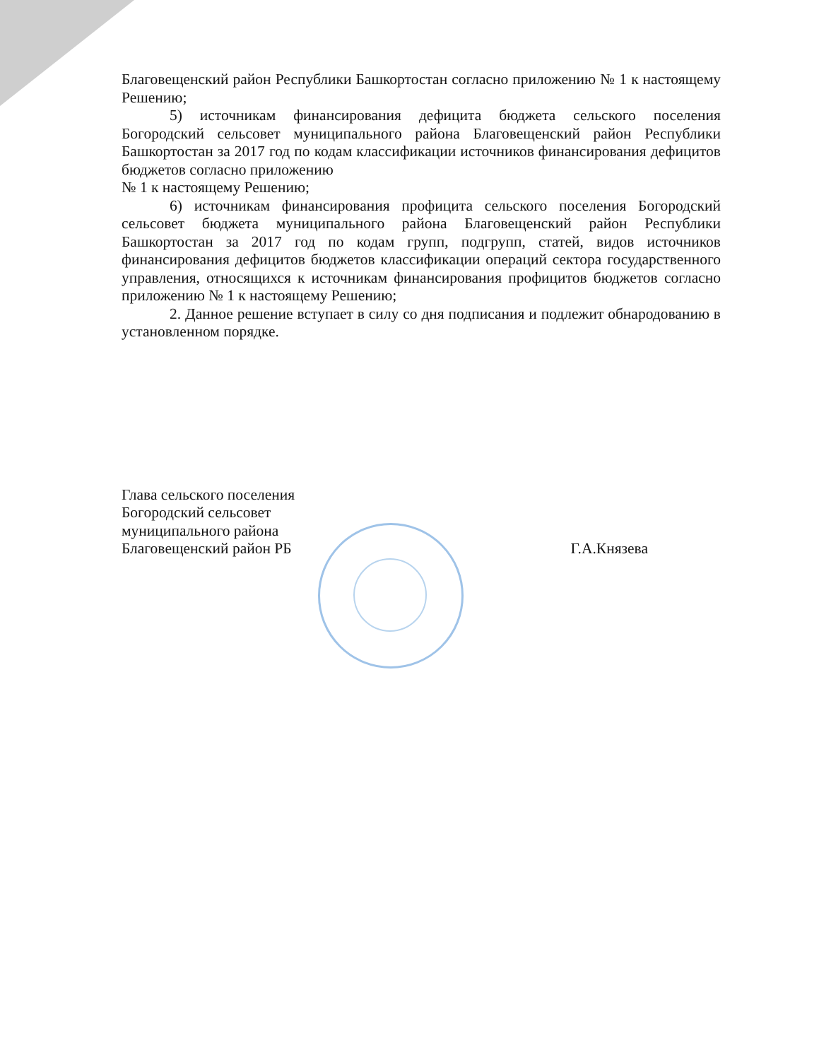Благовещенский район Республики Башкортостан согласно приложению № 1 к настоящему Решению;
5) источникам финансирования дефицита бюджета сельского поселения Богородский сельсовет муниципального района Благовещенский район Республики Башкортостан за 2017 год по кодам классификации источников финансирования дефицитов бюджетов согласно приложению
№ 1 к настоящему Решению;
6) источникам финансирования профицита сельского поселения Богородский сельсовет бюджета муниципального района Благовещенский район Республики Башкортостан за 2017 год по кодам групп, подгрупп, статей, видов источников финансирования дефицитов бюджетов классификации операций сектора государственного управления, относящихся к источникам финансирования профицитов бюджетов согласно приложению № 1 к настоящему Решению;
2. Данное решение вступает в силу со дня подписания и подлежит обнародованию в установленном порядке.
Глава сельского поселения
Богородский сельсовет
муниципального района
Благовещенский район РБ
Г.А.Князева